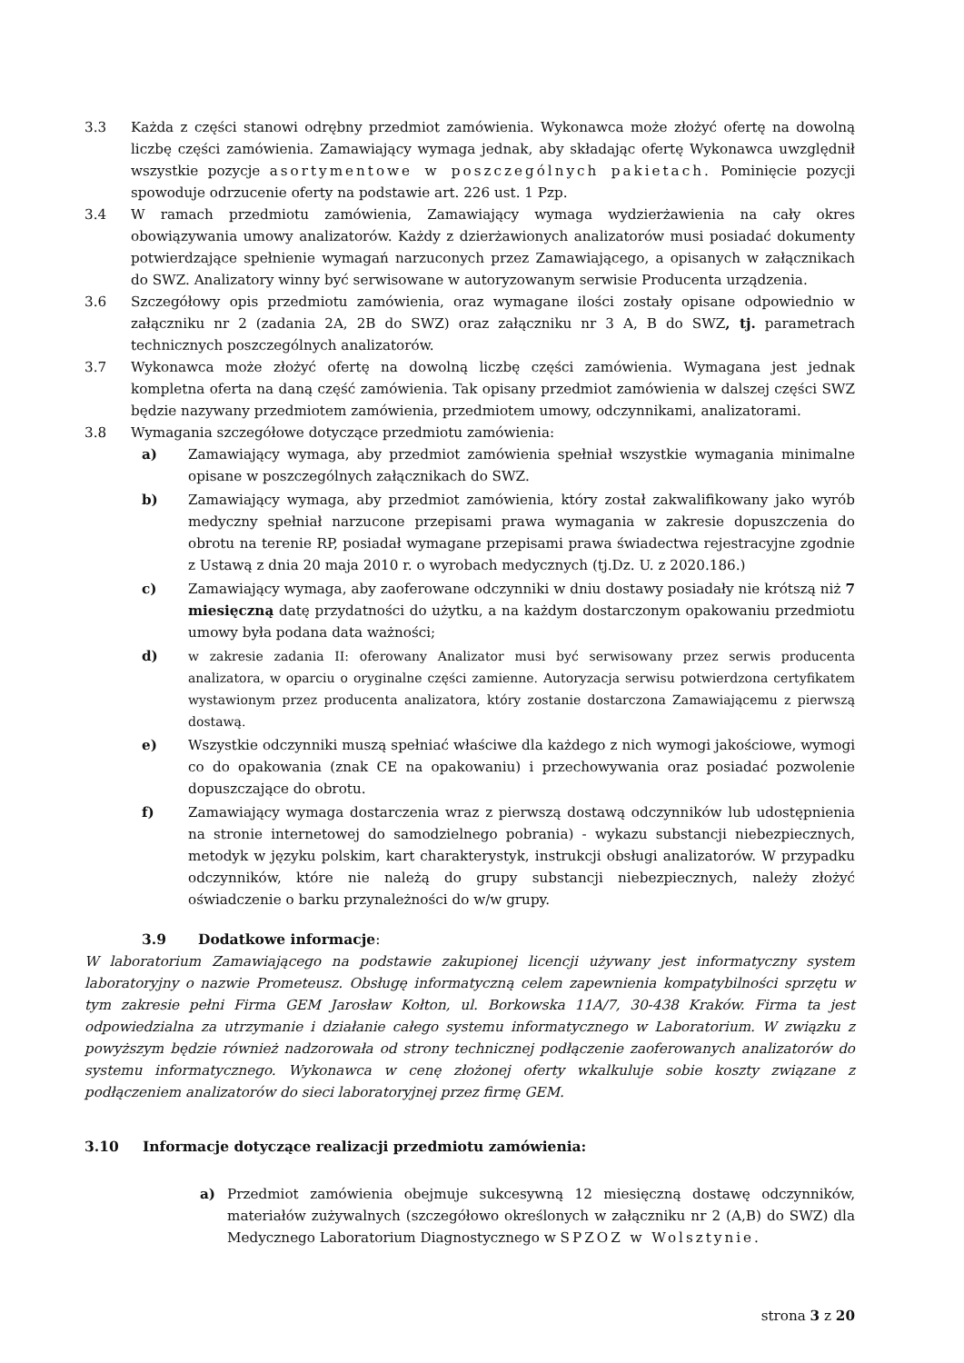3.3 Każda z części stanowi odrębny przedmiot zamówienia. Wykonawca może złożyć ofertę na dowolną liczbę części zamówienia. Zamawiający wymaga jednak, aby składając ofertę Wykonawca uwzględnił wszystkie pozycje asortymentowe w poszczególnych pakietach. Pominięcie pozycji spowoduje odrzucenie oferty na podstawie art. 226 ust. 1 Pzp.
3.4 W ramach przedmiotu zamówienia, Zamawiający wymaga wydzierżawienia na cały okres obowiązywania umowy analizatorów. Każdy z dzierżawionych analizatorów musi posiadać dokumenty potwierdzające spełnienie wymagań narzuconych przez Zamawiającego, a opisanych w załącznikach do SWZ. Analizatory winny być serwisowane w autoryzowanym serwisie Producenta urządzenia.
3.6 Szczegółowy opis przedmiotu zamówienia, oraz wymagane ilości zostały opisane odpowiednio w załączniku nr 2 (zadania 2A, 2B do SWZ) oraz załączniku nr 3 A, B do SWZ, tj. parametrach technicznych poszczególnych analizatorów.
3.7 Wykonawca może złożyć ofertę na dowolną liczbę części zamówienia. Wymagana jest jednak kompletna oferta na daną część zamówienia. Tak opisany przedmiot zamówienia w dalszej części SWZ będzie nazywany przedmiotem zamówienia, przedmiotem umowy, odczynnikami, analizatorami.
3.8 Wymagania szczegółowe dotyczące przedmiotu zamówienia:
a) Zamawiający wymaga, aby przedmiot zamówienia spełniał wszystkie wymagania minimalne opisane w poszczególnych załącznikach do SWZ.
b) Zamawiający wymaga, aby przedmiot zamówienia, który został zakwalifikowany jako wyrób medyczny spełniał narzucone przepisami prawa wymagania w zakresie dopuszczenia do obrotu na terenie RP, posiadał wymagane przepisami prawa świadectwa rejestracyjne zgodnie z Ustawą z dnia 20 maja 2010 r. o wyrobach medycznych (tj.Dz. U. z 2020.186.)
c) Zamawiający wymaga, aby zaoferowane odczynniki w dniu dostawy posiadały nie krótszą niż 7 miesięczną datę przydatności do użytku, a na każdym dostarczonym opakowaniu przedmiotu umowy była podana data ważności;
d) w zakresie zadania II: oferowany Analizator musi być serwisowany przez serwis producenta analizatora, w oparciu o oryginalne części zamienne. Autoryzacja serwisu potwierdzona certyfikatem wystawionym przez producenta analizatora, który zostanie dostarczona Zamawiającemu z pierwszą dostawą.
e) Wszystkie odczynniki muszą spełniać właściwe dla każdego z nich wymogi jakościowe, wymogi co do opakowania (znak CE na opakowaniu) i przechowywania oraz posiadać pozwolenie dopuszczające do obrotu.
f) Zamawiający wymaga dostarczenia wraz z pierwszą dostawą odczynników lub udostępnienia na stronie internetowej do samodzielnego pobrania) - wykazu substancji niebezpiecznych, metodyk w języku polskim, kart charakterystyk, instrukcji obsługi analizatorów. W przypadku odczynników, które nie należą do grupy substancji niebezpiecznych, należy złożyć oświadczenie o barku przynależności do w/w grupy.
3.9 Dodatkowe informacje:
W laboratorium Zamawiającego na podstawie zakupionej licencji używany jest informatyczny system laboratoryjny o nazwie Prometeusz. Obsługę informatyczną celem zapewnienia kompatybilności sprzętu w tym zakresie pełni Firma GEM Jarosław Kołton, ul. Borkowska 11A/7, 30-438 Kraków. Firma ta jest odpowiedzialna za utrzymanie i działanie całego systemu informatycznego w Laboratorium. W związku z powyższym będzie również nadzorowała od strony technicznej podłączenie zaoferowanych analizatorów do systemu informatycznego. Wykonawca w cenę złożonej oferty wkalkuluje sobie koszty związane z podłączeniem analizatorów do sieci laboratoryjnej przez firmę GEM.
3.10 Informacje dotyczące realizacji przedmiotu zamówienia:
a) Przedmiot zamówienia obejmuje sukcesywną 12 miesięczną dostawę odczynników, materiałów zużywalnych (szczegółowo określonych w załączniku nr 2 (A,B) do SWZ) dla Medycznego Laboratorium Diagnostycznego w SPZOZ w Wolsztynie.
strona 3 z 20